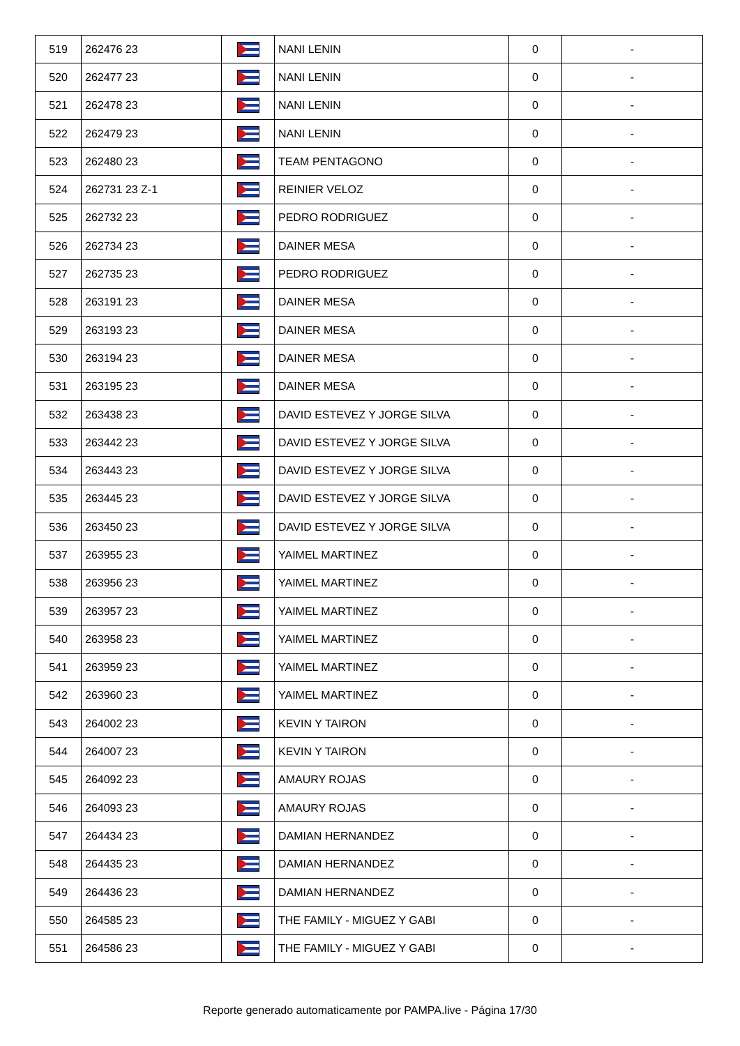| 519 | 262476 23 | | NANI LENIN | 0 | - |
| 520 | 262477 23 | | NANI LENIN | 0 | - |
| 521 | 262478 23 | | NANI LENIN | 0 | - |
| 522 | 262479 23 | | NANI LENIN | 0 | - |
| 523 | 262480 23 | | TEAM PENTAGONO | 0 | - |
| 524 | 262731 23 Z-1 | | REINIER VELOZ | 0 | - |
| 525 | 262732 23 | | PEDRO RODRIGUEZ | 0 | - |
| 526 | 262734 23 | | DAINER MESA | 0 | - |
| 527 | 262735 23 | | PEDRO RODRIGUEZ | 0 | - |
| 528 | 263191 23 | | DAINER MESA | 0 | - |
| 529 | 263193 23 | | DAINER MESA | 0 | - |
| 530 | 263194 23 | | DAINER MESA | 0 | - |
| 531 | 263195 23 | | DAINER MESA | 0 | - |
| 532 | 263438 23 | | DAVID ESTEVEZ Y JORGE SILVA | 0 | - |
| 533 | 263442 23 | | DAVID ESTEVEZ Y JORGE SILVA | 0 | - |
| 534 | 263443 23 | | DAVID ESTEVEZ Y JORGE SILVA | 0 | - |
| 535 | 263445 23 | | DAVID ESTEVEZ Y JORGE SILVA | 0 | - |
| 536 | 263450 23 | | DAVID ESTEVEZ Y JORGE SILVA | 0 | - |
| 537 | 263955 23 | | YAIMEL MARTINEZ | 0 | - |
| 538 | 263956 23 | | YAIMEL MARTINEZ | 0 | - |
| 539 | 263957 23 | | YAIMEL MARTINEZ | 0 | - |
| 540 | 263958 23 | | YAIMEL MARTINEZ | 0 | - |
| 541 | 263959 23 | | YAIMEL MARTINEZ | 0 | - |
| 542 | 263960 23 | | YAIMEL MARTINEZ | 0 | - |
| 543 | 264002 23 | | KEVIN Y TAIRON | 0 | - |
| 544 | 264007 23 | | KEVIN Y TAIRON | 0 | - |
| 545 | 264092 23 | | AMAURY ROJAS | 0 | - |
| 546 | 264093 23 | | AMAURY ROJAS | 0 | - |
| 547 | 264434 23 | | DAMIAN HERNANDEZ | 0 | - |
| 548 | 264435 23 | | DAMIAN HERNANDEZ | 0 | - |
| 549 | 264436 23 | | DAMIAN HERNANDEZ | 0 | - |
| 550 | 264585 23 | | THE FAMILY - MIGUEZ Y GABI | 0 | - |
| 551 | 264586 23 | | THE FAMILY - MIGUEZ Y GABI | 0 | - |
Reporte generado automaticamente por PAMPA.live - Página 17/30